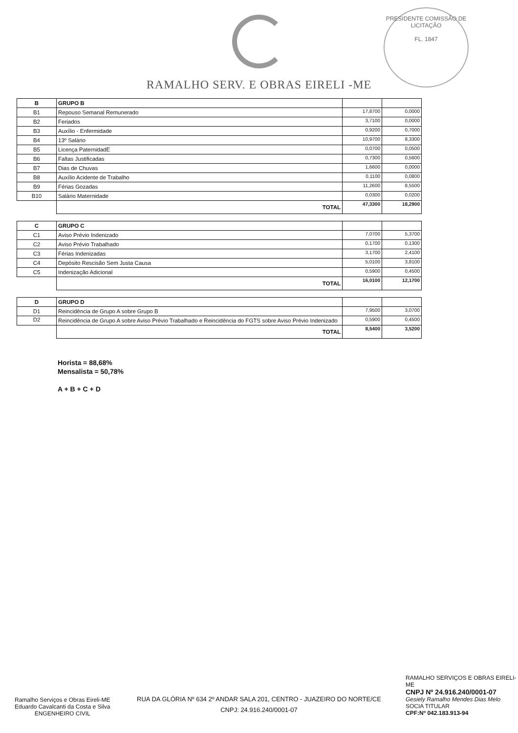RAMALHO SERV. E OBRAS EIRELI -ME
PRESIDENTE COMISSÃO DE LICITAÇÃO
FL. 1847
| B | GRUPO B | | |
| B1 | Repouso Semanal Remunerado | 17,8700 | 0,0000 |
| B2 | Feriados | 3,7100 | 0,0000 |
| B3 | Auxílio - Enfermidade | 0,9200 | 0,7000 |
| B4 | 13º Salário | 10,9700 | 8,3300 |
| B5 | Licença PaternidadE | 0,0700 | 0,0500 |
| B6 | Faltas Justificadas | 0,7300 | 0,5600 |
| B7 | Dias de Chuvas | 1,6600 | 0,0000 |
| B8 | Auxílio Acidente de Trabalho | 0,1100 | 0,0800 |
| B9 | Férias Gozadas | 11,2600 | 8,5500 |
| B10 | Salário Maternidade | 0,0300 | 0,0200 |
| | TOTAL | 47,3300 | 18,2900 |
| C | GRUPO C | | |
| C1 | Aviso Prévio Indenizado | 7,0700 | 5,3700 |
| C2 | Aviso Prévio Trabalhado | 0,1700 | 0,1300 |
| C3 | Férias Indenizadas | 3,1700 | 2,4100 |
| C4 | Depósito Rescisão Sem Justa Causa | 5,0100 | 3,8100 |
| C5 | Indenização Adicional | 0,5900 | 0,4500 |
| | TOTAL | 16,0100 | 12,1700 |
| D | GRUPO D | | |
| D1 | Reincidência de Grupo A sobre Grupo B | 7,9500 | 3,0700 |
| D2 | Reincidência de Grupo A sobre Aviso Prévio Trabalhado e Reincidência do FGTS sobre Aviso Prévio Indenizado | 0,5900 | 0,4500 |
| | TOTAL | 8,5400 | 3,5200 |
Horista = 88,68%
Mensalista = 50,78%
A + B + C + D
RAMALHO SERVIÇOS E OBRAS EIRELI-ME
CNPJ Nº 24.916.240/0001-07
Gesiely Ramalho Mendes Dias Melo
SOCIA TITULAR
CPF:Nº 042.183.913-94
Ramalho Serviços e Obras Eireli-ME
Eduardo Cavalcanti da Costa e Silva
ENGENHEIRO CIVIL
RUA DA GLÓRIA Nº 634 2º ANDAR SALA 201, CENTRO - JUAZEIRO DO NORTE/CE
CNPJ: 24.916.240/0001-07